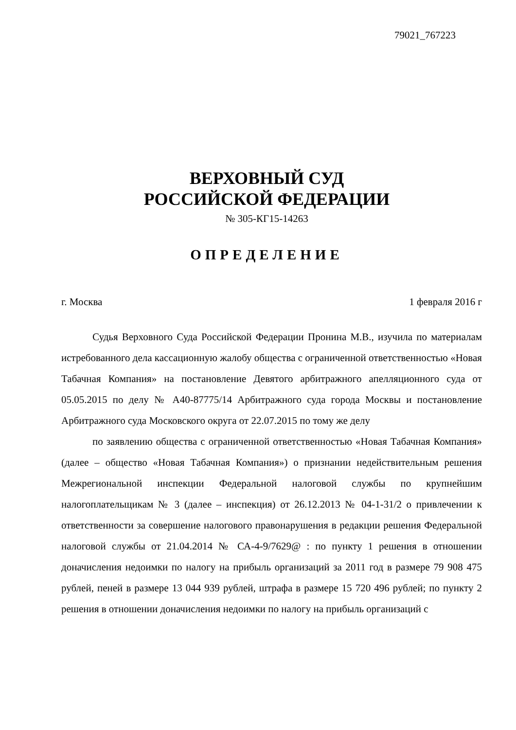79021_767223
ВЕРХОВНЫЙ СУД
РОССИЙСКОЙ ФЕДЕРАЦИИ
№ 305-КГ15-14263
ОПРЕДЕЛЕНИЕ
г. Москва 1 февраля 2016 г
Судья Верховного Суда Российской Федерации Пронина М.В., изучила по материалам истребованного дела кассационную жалобу общества с ограниченной ответственностью «Новая Табачная Компания» на постановление Девятого арбитражного апелляционного суда от 05.05.2015 по делу № А40-87775/14 Арбитражного суда города Москвы и постановление Арбитражного суда Московского округа от 22.07.2015 по тому же делу
по заявлению общества с ограниченной ответственностью «Новая Табачная Компания» (далее – общество «Новая Табачная Компания») о признании недействительным решения Межрегиональной инспекции Федеральной налоговой службы по крупнейшим налогоплательщикам № 3 (далее – инспекция) от 26.12.2013 № 04-1-31/2 о привлечении к ответственности за совершение налогового правонарушения в редакции решения Федеральной налоговой службы от 21.04.2014 № СА-4-9/7629@ : по пункту 1 решения в отношении доначисления недоимки по налогу на прибыль организаций за 2011 год в размере 79 908 475 рублей, пеней в размере 13 044 939 рублей, штрафа в размере 15 720 496 рублей; по пункту 2 решения в отношении доначисления недоимки по налогу на прибыль организаций с